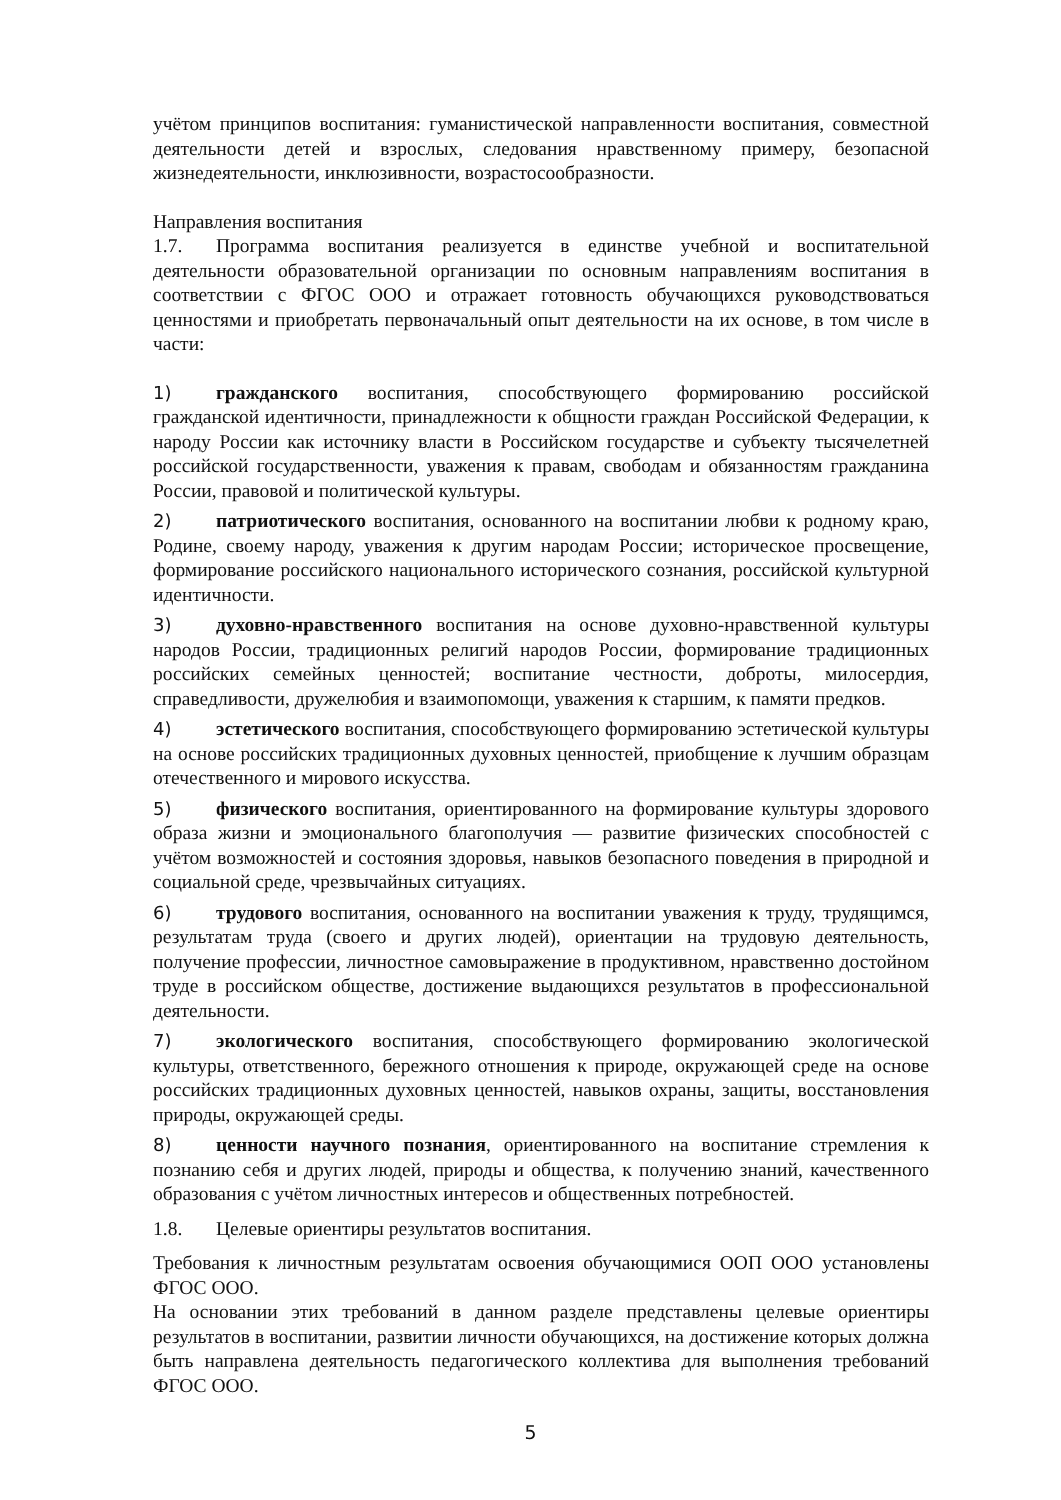учётом принципов воспитания: гуманистической направленности воспитания, совместной деятельности детей и взрослых, следования нравственному примеру, безопасной жизнедеятельности, инклюзивности, возрастосообразности.
Направления воспитания
1.7. Программа воспитания реализуется в единстве учебной и воспитательной деятельности образовательной организации по основным направлениям воспитания в соответствии с ФГОС ООО и отражает готовность обучающихся руководствоваться ценностями и приобретать первоначальный опыт деятельности на их основе, в том числе в части:
1) гражданского воспитания, способствующего формированию российской гражданской идентичности, принадлежности к общности граждан Российской Федерации, к народу России как источнику власти в Российском государстве и субъекту тысячелетней российской государственности, уважения к правам, свободам и обязанностям гражданина России, правовой и политической культуры.
2) патриотического воспитания, основанного на воспитании любви к родному краю, Родине, своему народу, уважения к другим народам России; историческое просвещение, формирование российского национального исторического сознания, российской культурной идентичности.
3) духовно-нравственного воспитания на основе духовно-нравственной культуры народов России, традиционных религий народов России, формирование традиционных российских семейных ценностей; воспитание честности, доброты, милосердия, справедливости, дружелюбия и взаимопомощи, уважения к старшим, к памяти предков.
4) эстетического воспитания, способствующего формированию эстетической культуры на основе российских традиционных духовных ценностей, приобщение к лучшим образцам отечественного и мирового искусства.
5) физического воспитания, ориентированного на формирование культуры здорового образа жизни и эмоционального благополучия — развитие физических способностей с учётом возможностей и состояния здоровья, навыков безопасного поведения в природной и социальной среде, чрезвычайных ситуациях.
6) трудового воспитания, основанного на воспитании уважения к труду, трудящимся, результатам труда (своего и других людей), ориентации на трудовую деятельность, получение профессии, личностное самовыражение в продуктивном, нравственно достойном труде в российском обществе, достижение выдающихся результатов в профессиональной деятельности.
7) экологического воспитания, способствующего формированию экологической культуры, ответственного, бережного отношения к природе, окружающей среде на основе российских традиционных духовных ценностей, навыков охраны, защиты, восстановления природы, окружающей среды.
8) ценности научного познания, ориентированного на воспитание стремления к познанию себя и других людей, природы и общества, к получению знаний, качественного образования с учётом личностных интересов и общественных потребностей.
1.8. Целевые ориентиры результатов воспитания.
Требования к личностным результатам освоения обучающимися ООП ООО установлены ФГОС ООО.
На основании этих требований в данном разделе представлены целевые ориентиры результатов в воспитании, развитии личности обучающихся, на достижение которых должна быть направлена деятельность педагогического коллектива для выполнения требований ФГОС ООО.
5